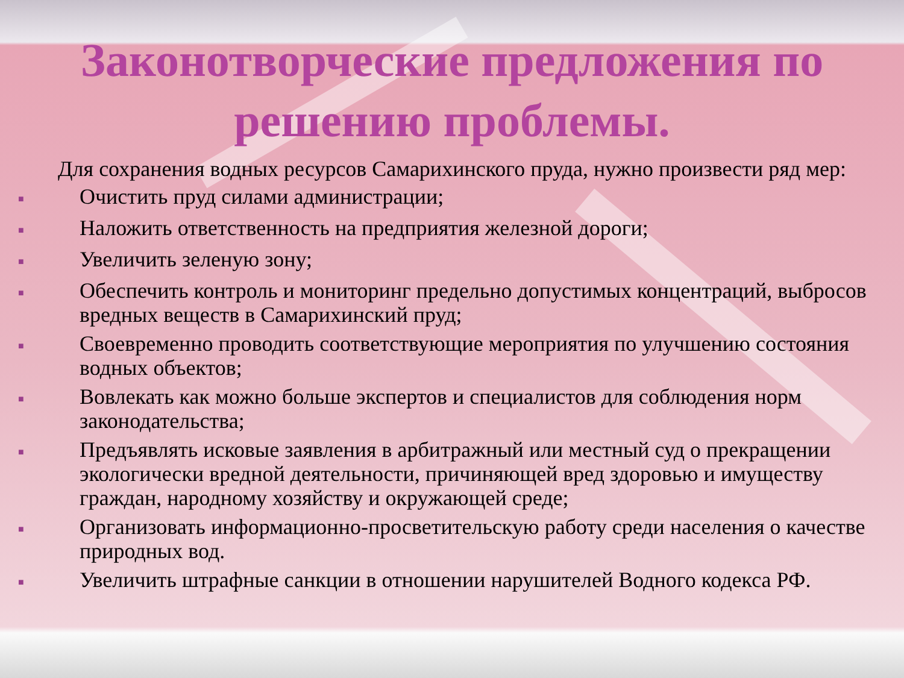Законотворческие предложения по решению проблемы.
Для сохранения водных ресурсов Самарихинского пруда, нужно произвести ряд мер:
■ Очистить пруд силами администрации;
■ Наложить ответственность на предприятия железной дороги;
■ Увеличить зеленую зону;
■ Обеспечить контроль и мониторинг предельно допустимых концентраций, выбросов вредных веществ в Самарихинский пруд;
■ Своевременно проводить соответствующие мероприятия по улучшению состояния водных объектов;
■ Вовлекать как можно больше экспертов и специалистов для соблюдения норм законодательства;
■ Предъявлять исковые заявления в арбитражный или местный суд о прекращении экологически вредной деятельности, причиняющей вред здоровью и имуществу граждан, народному хозяйству и окружающей среде;
■ Организовать информационно-просветительскую работу среди населения о качестве природных вод.
■ Увеличить штрафные санкции в отношении нарушителей Водного кодекса РФ.